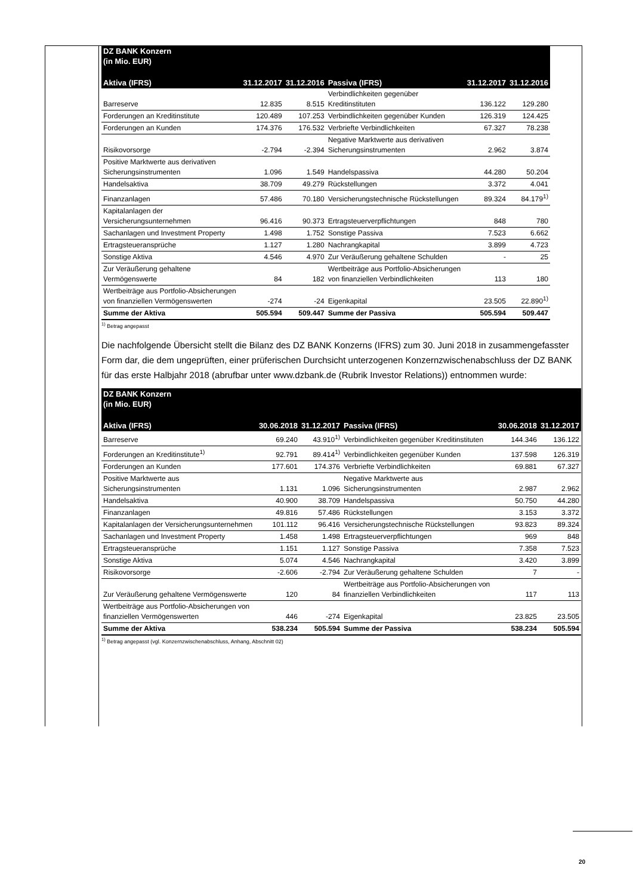| DZ BANK Konzern (in Mio. EUR) | | | | | |
| --- | --- | --- | --- | --- | --- |
| Aktiva (IFRS) | 31.12.2017 | 31.12.2016 | Passiva (IFRS) | 31.12.2017 | 31.12.2016 |
| Barreserve | 12.835 | 8.515 | Verbindlichkeiten gegenüber Kreditinstituten | 136.122 | 129.280 |
| Forderungen an Kreditinstitute | 120.489 | 107.253 | Verbindlichkeiten gegenüber Kunden | 126.319 | 124.425 |
| Forderungen an Kunden | 174.376 | 176.532 | Verbriefte Verbindlichkeiten | 67.327 | 78.238 |
| Risikovorsorge | -2.794 | -2.394 | Negative Marktwerte aus derivativen Sicherungsinstrumenten | 2.962 | 3.874 |
| Positive Marktwerte aus derivativen Sicherungsinstrumenten | 1.096 | 1.549 | Handelspassiva | 44.280 | 50.204 |
| Handelsaktiva | 38.709 | 49.279 | Rückstellungen | 3.372 | 4.041 |
| Finanzanlagen | 57.486 | 70.180 | Versicherungstechnische Rückstellungen | 89.324 | 84.179<sup>1)</sup> |
| Kapitalanlagen der Versicherungsunternehmen | 96.416 | 90.373 | Ertragsteuerverpflichtungen | 848 | 780 |
| Sachanlagen und Investment Property | 1.498 | 1.752 | Sonstige Passiva | 7.523 | 6.662 |
| Ertragsteueransprüche | 1.127 | 1.280 | Nachrangkapital | 3.899 | 4.723 |
| Sonstige Aktiva | 4.546 | 4.970 | Zur Veräußerung gehaltene Schulden | - | 25 |
| Zur Veräußerung gehaltene Vermögenswerte | 84 | 182 | Wertbeiträge aus Portfolio-Absicherungen von finanziellen Verbindlichkeiten | 113 | 180 |
| Wertbeiträge aus Portfolio-Absicherungen von finanziellen Vermögenswerten | -274 | -24 | Eigenkapital | 23.505 | 22.890<sup>1)</sup> |
| Summe der Aktiva | 505.594 | 509.447 | Summe der Passiva | 505.594 | 509.447 |
<sup>1)</sup> Betrag angepasst
Die nachfolgende Übersicht stellt die Bilanz des DZ BANK Konzerns (IFRS) zum 30. Juni 2018 in zusammengefasster Form dar, die dem ungeprüften, einer prüferischen Durchsicht unterzogenen Konzernzwischenabschluss der DZ BANK für das erste Halbjahr 2018 (abrufbar unter www.dzbank.de (Rubrik Investor Relations)) entnommen wurde:
| DZ BANK Konzern (in Mio. EUR) | | | | | |
| --- | --- | --- | --- | --- | --- |
| Aktiva (IFRS) | 30.06.2018 | 31.12.2017 | Passiva (IFRS) | 30.06.2018 | 31.12.2017 |
| Barreserve | 69.240 | 43.910<sup>1)</sup> | Verbindlichkeiten gegenüber Kreditinstituten | 144.346 | 136.122 |
| Forderungen an Kreditinstitute<sup>1)</sup> | 92.791 | 89.414<sup>1)</sup> | Verbindlichkeiten gegenüber Kunden | 137.598 | 126.319 |
| Forderungen an Kunden | 177.601 | 174.376 | Verbriefte Verbindlichkeiten | 69.881 | 67.327 |
| Positive Marktwerte aus Sicherungsinstrumenten | 1.131 | 1.096 | Negative Marktwerte aus Sicherungsinstrumenten | 2.987 | 2.962 |
| Handelsaktiva | 40.900 | 38.709 | Handelspassiva | 50.750 | 44.280 |
| Finanzanlagen | 49.816 | 57.486 | Rückstellungen | 3.153 | 3.372 |
| Kapitalanlagen der Versicherungsunternehmen | 101.112 | 96.416 | Versicherungstechnische Rückstellungen | 93.823 | 89.324 |
| Sachanlagen und Investment Property | 1.458 | 1.498 | Ertragsteuerverpflichtungen | 969 | 848 |
| Ertragsteueransprüche | 1.151 | 1.127 | Sonstige Passiva | 7.358 | 7.523 |
| Sonstige Aktiva | 5.074 | 4.546 | Nachrangkapital | 3.420 | 3.899 |
| Risikovorsorge | -2.606 | -2.794 | Zur Veräußerung gehaltene Schulden | 7 | - |
| Zur Veräußerung gehaltene Vermögenswerte | 120 | 84 | Wertbeiträge aus Portfolio-Absicherungen von finanziellen Verbindlichkeiten | 117 | 113 |
| Wertbeiträge aus Portfolio-Absicherungen von finanziellen Vermögenswerten | 446 | -274 | Eigenkapital | 23.825 | 23.505 |
| Summe der Aktiva | 538.234 | 505.594 | Summe der Passiva | 538.234 | 505.594 |
<sup>1)</sup> Betrag angepasst (vgl. Konzernzwischenabschluss, Anhang, Abschnitt 02)
20